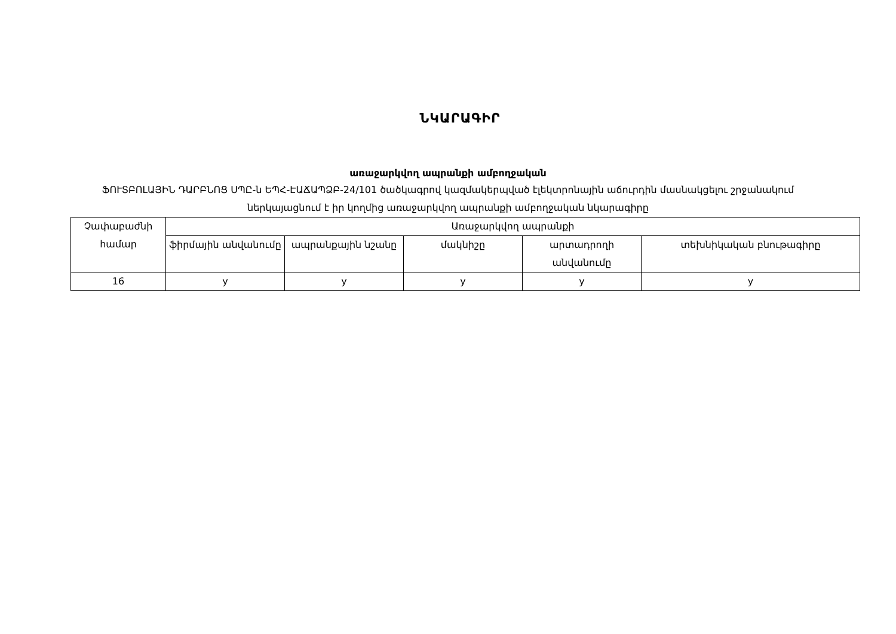ՆԿԱՐԱԳԻՐ
առաջարկվող ապրանքի ամբողջական
ՖՈՒՏԲՈԼԱՅԻՆ ԴԱՐԲՆՈՑ ՍՊԸ-ն ԵՊՀ-ԷԱՃԱՊՁԲ-24/101 ծածկագրով կազմակերպված էլեկտրոնային աճուրդին մասնակցելու շրջանակում ներկայացնում է իր կողմից առաջարկվող ապրանքի ամբողջական նկարագիրը
| Չափաբաժնի համար | Առաջարկվող ապրանքի | | | | |
| --- | --- | --- | --- | --- | --- |
| | ֆիրմային անվանումը | ապրանքային նշանը | մակնիշը | արտադրողի անվանումը | տեխնիկական բնութագիրը |
| 16 | y | y | y | y | y |